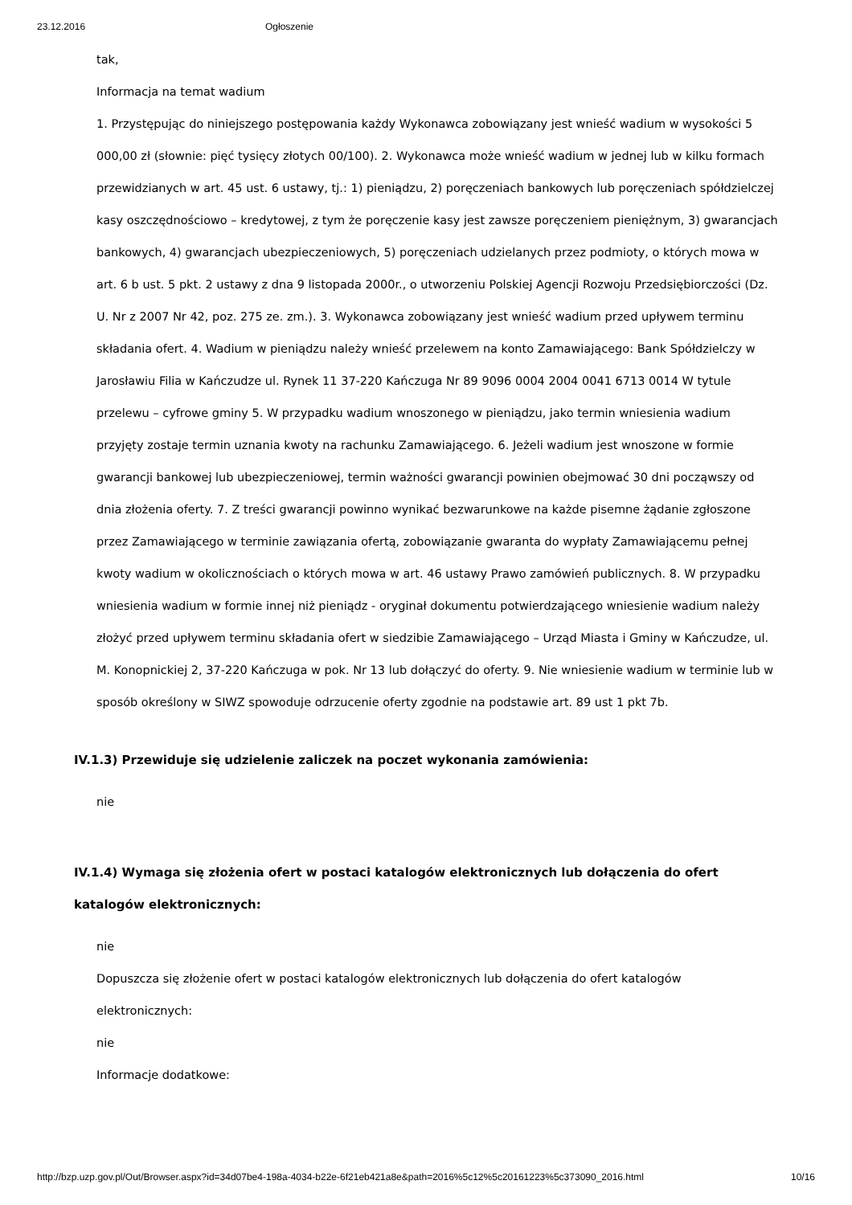23.12.2016 Ogłoszenie
tak,
Informacja na temat wadium
1. Przystępując do niniejszego postępowania każdy Wykonawca zobowiązany jest wnieść wadium w wysokości 5 000,00 zł (słownie: pięć tysięcy złotych 00/100). 2. Wykonawca może wnieść wadium w jednej lub w kilku formach przewidzianych w art. 45 ust. 6 ustawy, tj.: 1) pieniądzu, 2) poręczeniach bankowych lub poręczeniach spółdzielczej kasy oszczędnościowo – kredytowej, z tym że poręczenie kasy jest zawsze poręczeniem pieniężnym, 3) gwarancjach bankowych, 4) gwarancjach ubezpieczeniowych, 5) poręczeniach udzielanych przez podmioty, o których mowa w art. 6 b ust. 5 pkt. 2 ustawy z dna 9 listopada 2000r., o utworzeniu Polskiej Agencji Rozwoju Przedsiębiorczości (Dz. U. Nr z 2007 Nr 42, poz. 275 ze. zm.). 3. Wykonawca zobowiązany jest wnieść wadium przed upływem terminu składania ofert. 4. Wadium w pieniądzu należy wnieść przelewem na konto Zamawiającego: Bank Spółdzielczy w Jarosławiu Filia w Kańczudze ul. Rynek 11 37-220 Kańczuga Nr 89 9096 0004 2004 0041 6713 0014 W tytule przelewu – cyfrowe gminy 5. W przypadku wadium wnoszonego w pieniądzu, jako termin wniesienia wadium przyjęty zostaje termin uznania kwoty na rachunku Zamawiającego. 6. Jeżeli wadium jest wnoszone w formie gwarancji bankowej lub ubezpieczeniowej, termin ważności gwarancji powinien obejmować 30 dni począwszy od dnia złożenia oferty. 7. Z treści gwarancji powinno wynikać bezwarunkowe na każde pisemne żądanie zgłoszone przez Zamawiającego w terminie zawiązania ofertą, zobowiązanie gwaranta do wypłaty Zamawiającemu pełnej kwoty wadium w okolicznościach o których mowa w art. 46 ustawy Prawo zamówień publicznych. 8. W przypadku wniesienia wadium w formie innej niż pieniądz - oryginał dokumentu potwierdzającego wniesienie wadium należy złożyć przed upływem terminu składania ofert w siedzibie Zamawiającego – Urząd Miasta i Gminy w Kańczudze, ul. M. Konopnickiej 2, 37-220 Kańczuga w pok. Nr 13 lub dołączyć do oferty. 9. Nie wniesienie wadium w terminie lub w sposób określony w SIWZ spowoduje odrzucenie oferty zgodnie na podstawie art. 89 ust 1 pkt 7b.
IV.1.3) Przewiduje się udzielenie zaliczek na poczet wykonania zamówienia:
nie
IV.1.4) Wymaga się złożenia ofert w postaci katalogów elektronicznych lub dołączenia do ofert katalogów elektronicznych:
nie
Dopuszcza się złożenie ofert w postaci katalogów elektronicznych lub dołączenia do ofert katalogów elektronicznych:
nie
Informacje dodatkowe:
http://bzp.uzp.gov.pl/Out/Browser.aspx?id=34d07be4-198a-4034-b22e-6f21eb421a8e&path=2016%5c12%5c20161223%5c373090_2016.html 10/16